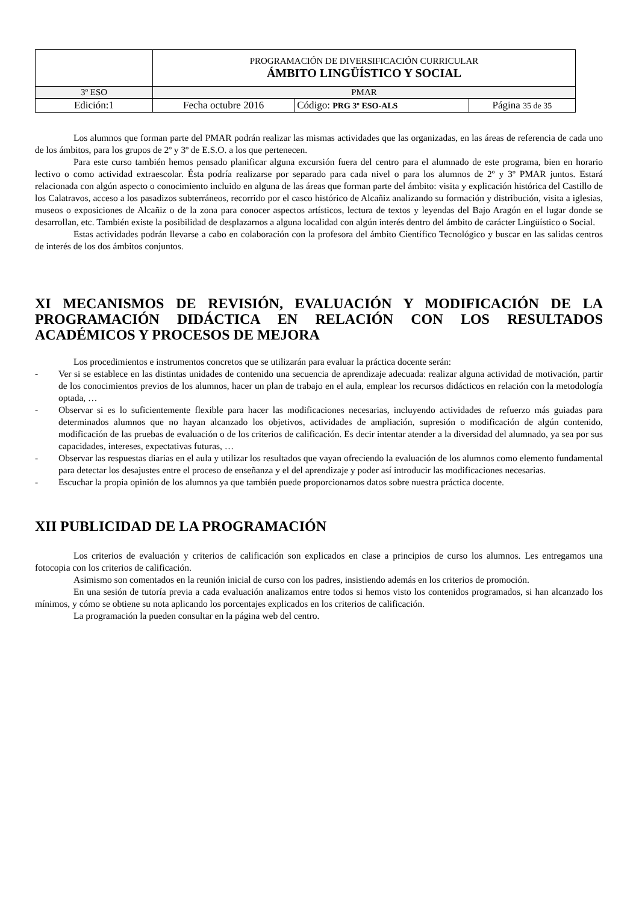| | PROGRAMACIÓN DE DIVERSIFICACIÓN CURRICULAR ÁMBITO LINGÜÍSTICO Y SOCIAL | | |
| 3º ESO | PMAR | | |
| Edición:1 | Fecha octubre 2016 | Código: PRG 3º ESO-ALS | Página 35 de 35 |
Los alumnos que forman parte del PMAR podrán realizar las mismas actividades que las organizadas, en las áreas de referencia de cada uno de los ámbitos, para los grupos de 2º y 3º de E.S.O. a los que pertenecen.
Para este curso también hemos pensado planificar alguna excursión fuera del centro para el alumnado de este programa, bien en horario lectivo o como actividad extraescolar. Ésta podría realizarse por separado para cada nivel o para los alumnos de 2º y 3º PMAR juntos. Estará relacionada con algún aspecto o conocimiento incluido en alguna de las áreas que forman parte del ámbito: visita y explicación histórica del Castillo de los Calatravos, acceso a los pasadizos subterráneos, recorrido por el casco histórico de Alcañiz analizando su formación y distribución, visita a iglesias, museos o exposiciones de Alcañiz o de la zona para conocer aspectos artísticos, lectura de textos y leyendas del Bajo Aragón en el lugar donde se desarrollan, etc. También existe la posibilidad de desplazarnos a alguna localidad con algún interés dentro del ámbito de carácter Lingüístico o Social.
Estas actividades podrán llevarse a cabo en colaboración con la profesora del ámbito Científico Tecnológico y buscar en las salidas centros de interés de los dos ámbitos conjuntos.
XI MECANISMOS DE REVISIÓN, EVALUACIÓN Y MODIFICACIÓN DE LA PROGRAMACIÓN DIDÁCTICA EN RELACIÓN CON LOS RESULTADOS ACADÉMICOS Y PROCESOS DE MEJORA
Los procedimientos e instrumentos concretos que se utilizarán para evaluar la práctica docente serán:
- Ver si se establece en las distintas unidades de contenido una secuencia de aprendizaje adecuada: realizar alguna actividad de motivación, partir de los conocimientos previos de los alumnos, hacer un plan de trabajo en el aula, emplear los recursos didácticos en relación con la metodología optada, …
- Observar si es lo suficientemente flexible para hacer las modificaciones necesarias, incluyendo actividades de refuerzo más guiadas para determinados alumnos que no hayan alcanzado los objetivos, actividades de ampliación, supresión o modificación de algún contenido, modificación de las pruebas de evaluación o de los criterios de calificación. Es decir intentar atender a la diversidad del alumnado, ya sea por sus capacidades, intereses, expectativas futuras, …
- Observar las respuestas diarias en el aula y utilizar los resultados que vayan ofreciendo la evaluación de los alumnos como elemento fundamental para detectar los desajustes entre el proceso de enseñanza y el del aprendizaje y poder así introducir las modificaciones necesarias.
- Escuchar la propia opinión de los alumnos ya que también puede proporcionarnos datos sobre nuestra práctica docente.
XII PUBLICIDAD DE LA PROGRAMACIÓN
Los criterios de evaluación y criterios de calificación son explicados en clase a principios de curso los alumnos. Les entregamos una fotocopia con los criterios de calificación.
Asimismo son comentados en la reunión inicial de curso con los padres, insistiendo además en los criterios de promoción.
En una sesión de tutoría previa a cada evaluación analizamos entre todos si hemos visto los contenidos programados, si han alcanzado los mínimos, y cómo se obtiene su nota aplicando los porcentajes explicados en los criterios de calificación.
La programación la pueden consultar en la página web del centro.